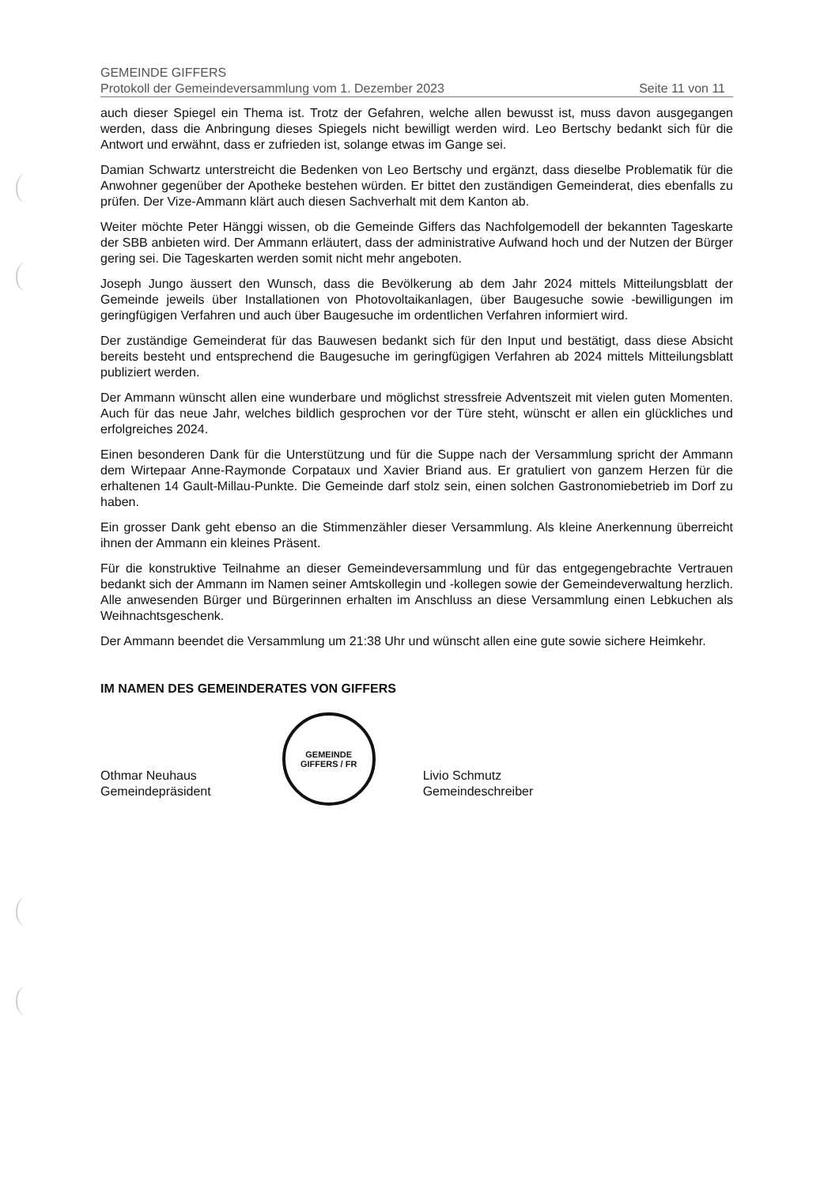GEMEINDE GIFFERS
Protokoll der Gemeindeversammlung vom 1. Dezember 2023 Seite 11 von 11
auch dieser Spiegel ein Thema ist. Trotz der Gefahren, welche allen bewusst ist, muss davon ausgegangen werden, dass die Anbringung dieses Spiegels nicht bewilligt werden wird. Leo Bertschy bedankt sich für die Antwort und erwähnt, dass er zufrieden ist, solange etwas im Gange sei.
Damian Schwartz unterstreicht die Bedenken von Leo Bertschy und ergänzt, dass dieselbe Problematik für die Anwohner gegenüber der Apotheke bestehen würden. Er bittet den zuständigen Gemeinderat, dies ebenfalls zu prüfen. Der Vize-Ammann klärt auch diesen Sachverhalt mit dem Kanton ab.
Weiter möchte Peter Hänggi wissen, ob die Gemeinde Giffers das Nachfolgemodell der bekannten Tageskarte der SBB anbieten wird. Der Ammann erläutert, dass der administrative Aufwand hoch und der Nutzen der Bürger gering sei. Die Tageskarten werden somit nicht mehr angeboten.
Joseph Jungo äussert den Wunsch, dass die Bevölkerung ab dem Jahr 2024 mittels Mitteilungsblatt der Gemeinde jeweils über Installationen von Photovoltaikanlagen, über Baugesuche sowie -bewilligungen im geringfügigen Verfahren und auch über Baugesuche im ordentlichen Verfahren informiert wird.
Der zuständige Gemeinderat für das Bauwesen bedankt sich für den Input und bestätigt, dass diese Absicht bereits besteht und entsprechend die Baugesuche im geringfügigen Verfahren ab 2024 mittels Mitteilungsblatt publiziert werden.
Der Ammann wünscht allen eine wunderbare und möglichst stressfreie Adventszeit mit vielen guten Momenten. Auch für das neue Jahr, welches bildlich gesprochen vor der Türe steht, wünscht er allen ein glückliches und erfolgreiches 2024.
Einen besonderen Dank für die Unterstützung und für die Suppe nach der Versammlung spricht der Ammann dem Wirtepaar Anne-Raymonde Corpataux und Xavier Briand aus. Er gratuliert von ganzem Herzen für die erhaltenen 14 Gault-Millau-Punkte. Die Gemeinde darf stolz sein, einen solchen Gastronomiebetrieb im Dorf zu haben.
Ein grosser Dank geht ebenso an die Stimmenzähler dieser Versammlung. Als kleine Anerkennung überreicht ihnen der Ammann ein kleines Präsent.
Für die konstruktive Teilnahme an dieser Gemeindeversammlung und für das entgegengebrachte Vertrauen bedankt sich der Ammann im Namen seiner Amtskollegin und -kollegen sowie der Gemeindeverwaltung herzlich. Alle anwesenden Bürger und Bürgerinnen erhalten im Anschluss an diese Versammlung einen Lebkuchen als Weihnachtsgeschenk.
Der Ammann beendet die Versammlung um 21:38 Uhr und wünscht allen eine gute sowie sichere Heimkehr.
IM NAMEN DES GEMEINDERATES VON GIFFERS
Othmar Neuhaus
Gemeindepräsident
GEMEINDE
GIFFERS / FR
Livio Schmutz
Gemeindeschreiber